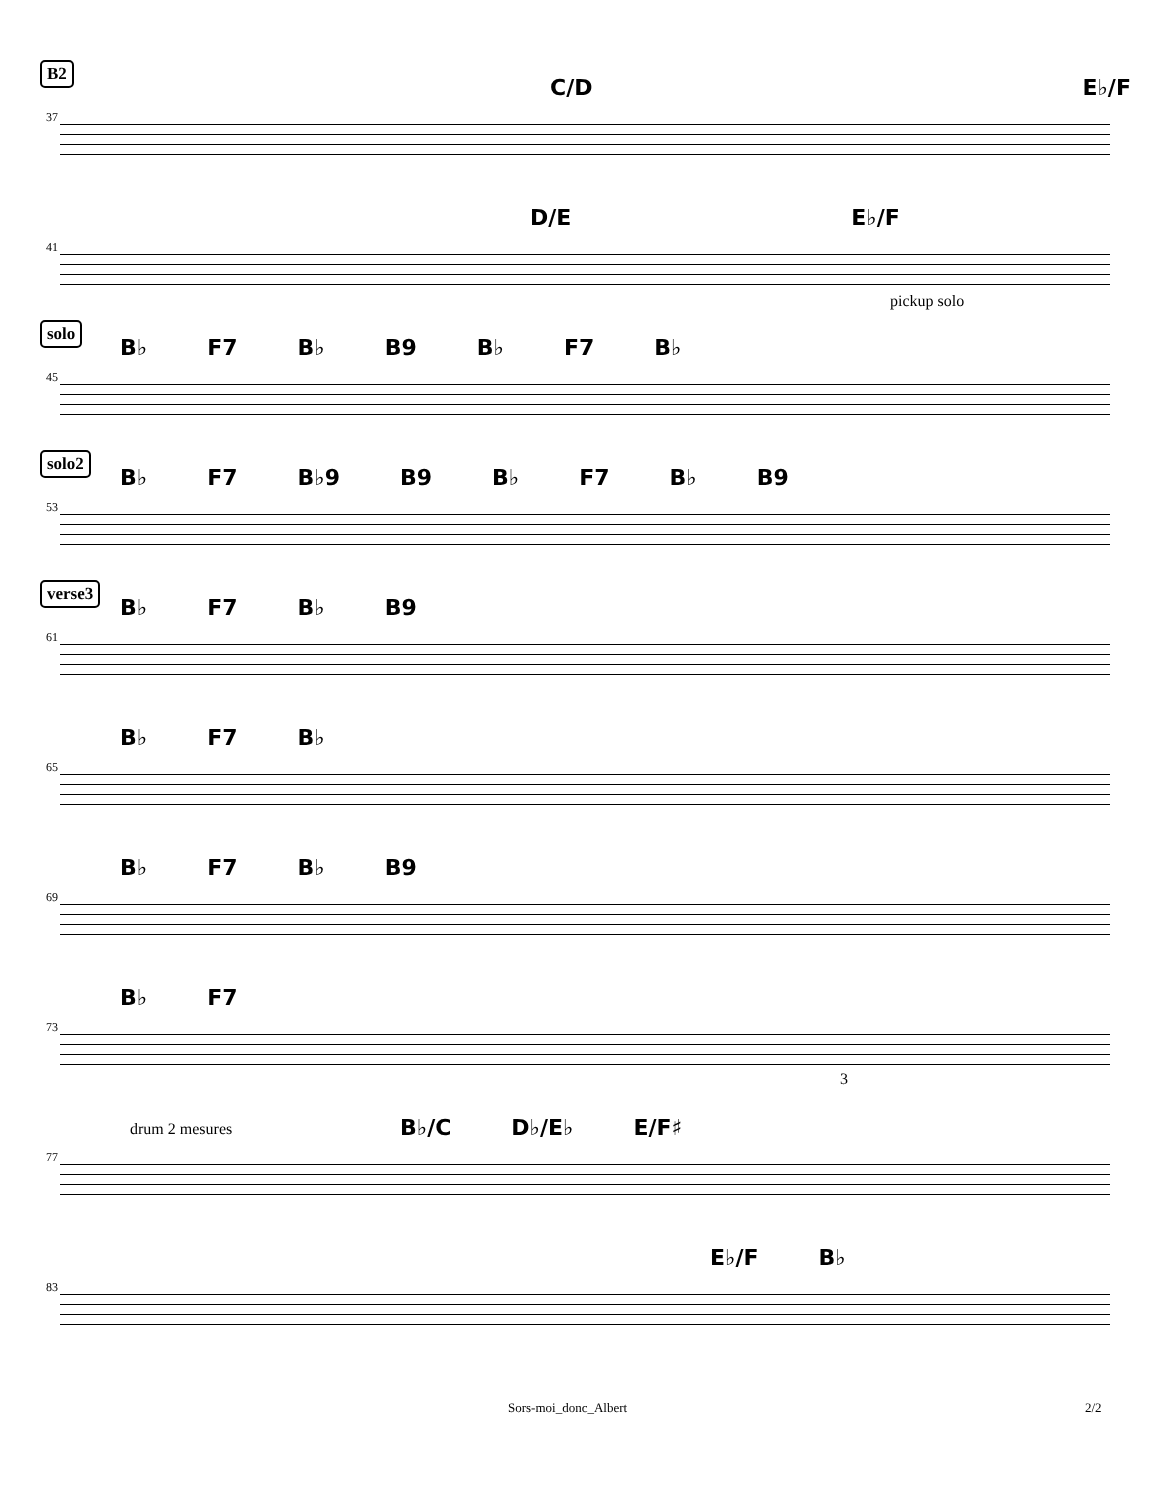B2
37
C/D E♭/F
41
D/E E♭/F
pickup solo
solo
45
B♭ F7 B♭ B9 B♭ F7 B♭
solo2
53
B♭ F7 B♭9 B9 B♭ F7 B♭ B9
verse3
61
B♭ F7 B♭ B9
65
B♭ F7 B♭
69
B♭ F7 B♭ B9
73
B♭ F7
3
77
drum 2 mesures B♭/C D♭/E♭ E/F♯
83
E♭/F B♭
Sors-moi_donc_Albert 2/2